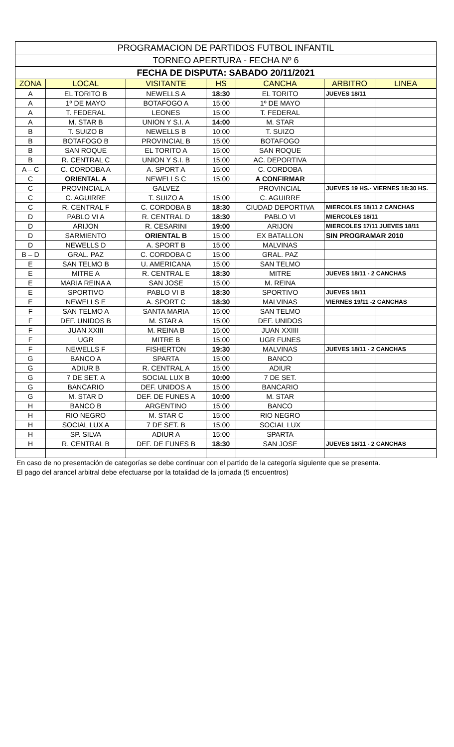| PROGRAMACION DE PARTIDOS FUTBOL INFANTIL | | | | | | |
| TORNEO APERTURA - FECHA Nº 6 | | | | | | |
| FECHA DE DISPUTA: SABADO 20/11/2021 | | | | | | |
| ZONA | LOCAL | VISITANTE | HS | CANCHA | ARBITRO | LINEA |
| A | EL TORITO B | NEWELLS A | 18:30 | EL TORITO | JUEVES 18/11 | |
| A | 1º DE MAYO | BOTAFOGO A | 15:00 | 1º DE MAYO | | |
| A | T. FEDERAL | LEONES | 15:00 | T. FEDERAL | | |
| A | M. STAR B | UNION Y S.I. A | 14:00 | M. STAR | | |
| B | T. SUIZO B | NEWELLS B | 10:00 | T. SUIZO | | |
| B | BOTAFOGO B | PROVINCIAL B | 15:00 | BOTAFOGO | | |
| B | SAN ROQUE | EL TORITO A | 15:00 | SAN ROQUE | | |
| B | R. CENTRAL C | UNION Y S.I. B | 15:00 | AC. DEPORTIVA | | |
| A – C | C. CORDOBA A | A. SPORT A | 15:00 | C. CORDOBA | | |
| C | ORIENTAL A | NEWELLS C | 15:00 | A CONFIRMAR | | |
| C | PROVINCIAL A | GALVEZ | | PROVINCIAL | JUEVES 19 HS.- VIERNES 18:30 HS. | |
| C | C. AGUIRRE | T. SUIZO A | 15:00 | C. AGUIRRE | | |
| C | R. CENTRAL F | C. CORDOBA B | 18:30 | CIUDAD DEPORTIVA | MIERCOLES 18/11 2 CANCHAS | |
| D | PABLO VI A | R. CENTRAL D | 18:30 | PABLO VI | MIERCOLES 18/11 | |
| D | ARIJON | R. CESARINI | 19:00 | ARIJON | MIERCOLES 17/11 JUEVES 18/11 | |
| D | SARMIENTO | ORIENTAL B | 15:00 | EX BATALLON | SIN PROGRAMAR 2010 | |
| D | NEWELLS D | A. SPORT B | 15:00 | MALVINAS | | |
| B – D | GRAL. PAZ | C. CORDOBA C | 15:00 | GRAL. PAZ | | |
| E | SAN TELMO B | U. AMERICANA | 15:00 | SAN TELMO | | |
| E | MITRE A | R. CENTRAL E | 18:30 | MITRE | JUEVES 18/11 - 2 CANCHAS | |
| E | MARIA REINA A | SAN JOSE | 15:00 | M. REINA | | |
| E | SPORTIVO | PABLO VI B | 18:30 | SPORTIVO | JUEVES 18/11 | |
| E | NEWELLS E | A. SPORT C | 18:30 | MALVINAS | VIERNES 19/11 -2 CANCHAS | |
| F | SAN TELMO A | SANTA MARIA | 15:00 | SAN TELMO | | |
| F | DEF. UNIDOS B | M. STAR A | 15:00 | DEF. UNIDOS | | |
| F | JUAN XXIII | M. REINA B | 15:00 | JUAN XXIIII | | |
| F | UGR | MITRE B | 15:00 | UGR FUNES | | |
| F | NEWELLS F | FISHERTON | 19:30 | MALVINAS | JUEVES 18/11 - 2 CANCHAS | |
| G | BANCO A | SPARTA | 15:00 | BANCO | | |
| G | ADIUR B | R. CENTRAL A | 15:00 | ADIUR | | |
| G | 7 DE SET. A | SOCIAL LUX B | 10:00 | 7 DE SET. | | |
| G | BANCARIO | DEF. UNIDOS A | 15:00 | BANCARIO | | |
| G | M. STAR D | DEF. DE FUNES A | 10:00 | M. STAR | | |
| H | BANCO B | ARGENTINO | 15:00 | BANCO | | |
| H | RIO NEGRO | M. STAR C | 15:00 | RIO NEGRO | | |
| H | SOCIAL LUX A | 7 DE SET. B | 15:00 | SOCIAL LUX | | |
| H | SP. SILVA | ADIUR A | 15:00 | SPARTA | | |
| H | R. CENTRAL B | DEF. DE FUNES B | 18:30 | SAN JOSE | JUEVES 18/11 - 2 CANCHAS | |
En caso de no presentación de categorías se debe continuar con el partido de la categoría siguiente que se presenta.
El pago del arancel arbitral debe efectuarse por la totalidad de la jornada (5 encuentros)